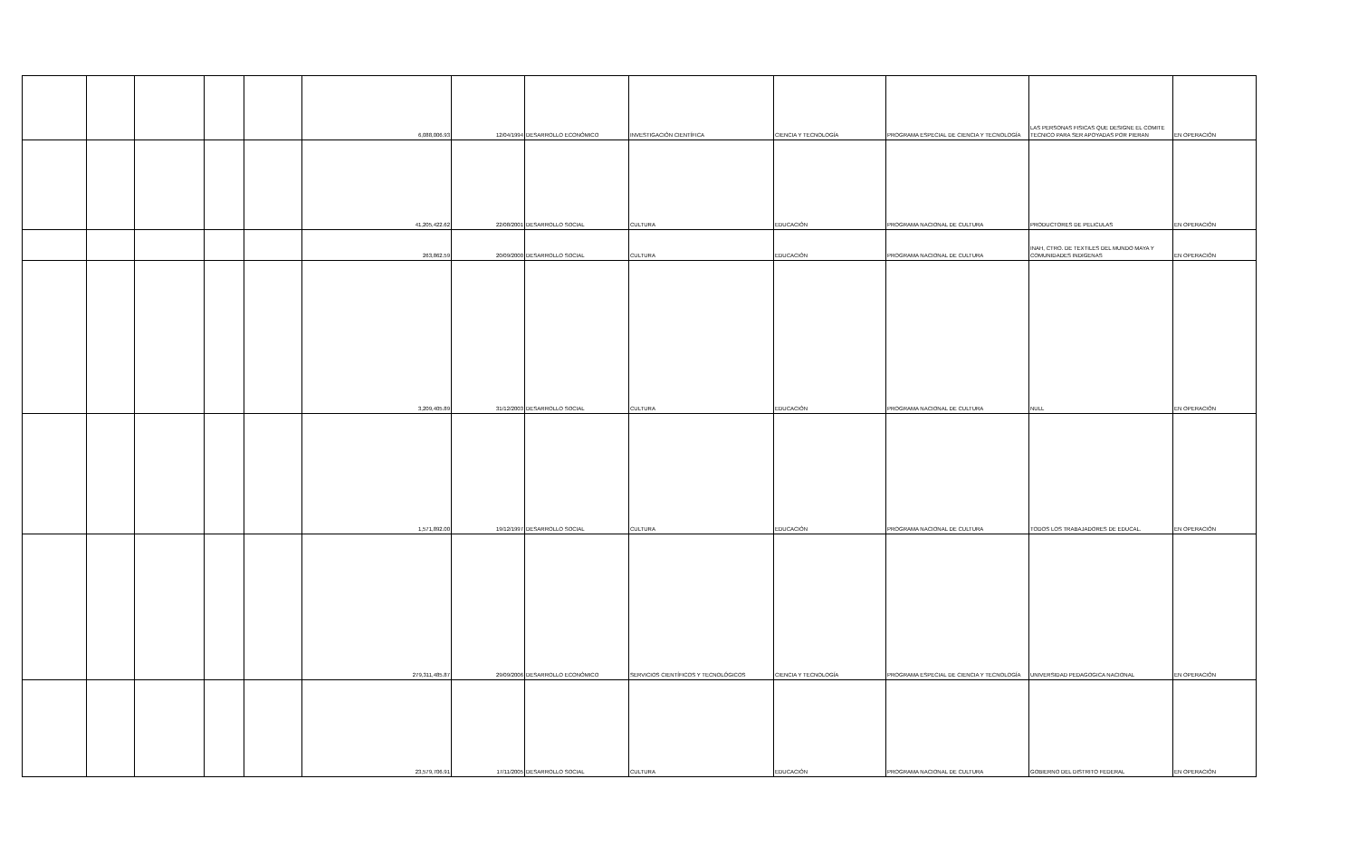| | | | | | 6,088,006.93 | 12/04/1994 | DESARROLLO ECONÓMICO | INVESTIGACIÓN CIENTÍFICA | CIENCIA Y TECNOLOGÍA | PROGRAMA ESPECIAL DE CIENCIA Y TECNOLOGÍA | LAS PERSONAS FISICAS QUE DESIGNE EL COMITE TECNICO PARA SER APOYADAS POR PIERAN | EN OPERACIÓN |
| | | | | | 41,205,422.62 | 22/08/2001 | DESARROLLO SOCIAL | CULTURA | EDUCACIÓN | PROGRAMA NACIONAL DE CULTURA | PRODUCTORES DE PELICULAS | EN OPERACIÓN |
| | | | | | 263,862.59 | 20/09/2000 | DESARROLLO SOCIAL | CULTURA | EDUCACIÓN | PROGRAMA NACIONAL DE CULTURA | INAH, CTRO. DE TEXTILES DEL MUNDO MAYA Y COMUNIDADES INDIGENAS | EN OPERACIÓN |
| | | | | | 3,209,405.89 | 31/12/2003 | DESARROLLO SOCIAL | CULTURA | EDUCACIÓN | PROGRAMA NACIONAL DE CULTURA | NULL | EN OPERACIÓN |
| | | | | | 1,571,892.00 | 19/12/1997 | DESARROLLO SOCIAL | CULTURA | EDUCACIÓN | PROGRAMA NACIONAL DE CULTURA | TODOS LOS TRABAJADORES DE EDUCAL. | EN OPERACIÓN |
| | | | | | 279,311,485.87 | 29/09/2006 | DESARROLLO ECONÓMICO | SERVICIOS CIENTÍFICOS Y TECNOLÓGICOS | CIENCIA Y TECNOLOGÍA | PROGRAMA ESPECIAL DE CIENCIA Y TECNOLOGÍA | UNIVERSIDAD PEDAGOGICA NACIONAL | EN OPERACIÓN |
| | | | | | 23,579,706.91 | 17/11/2005 | DESARROLLO SOCIAL | CULTURA | EDUCACIÓN | PROGRAMA NACIONAL DE CULTURA | GOBIERNO DEL DISTRITO FEDERAL | EN OPERACIÓN |